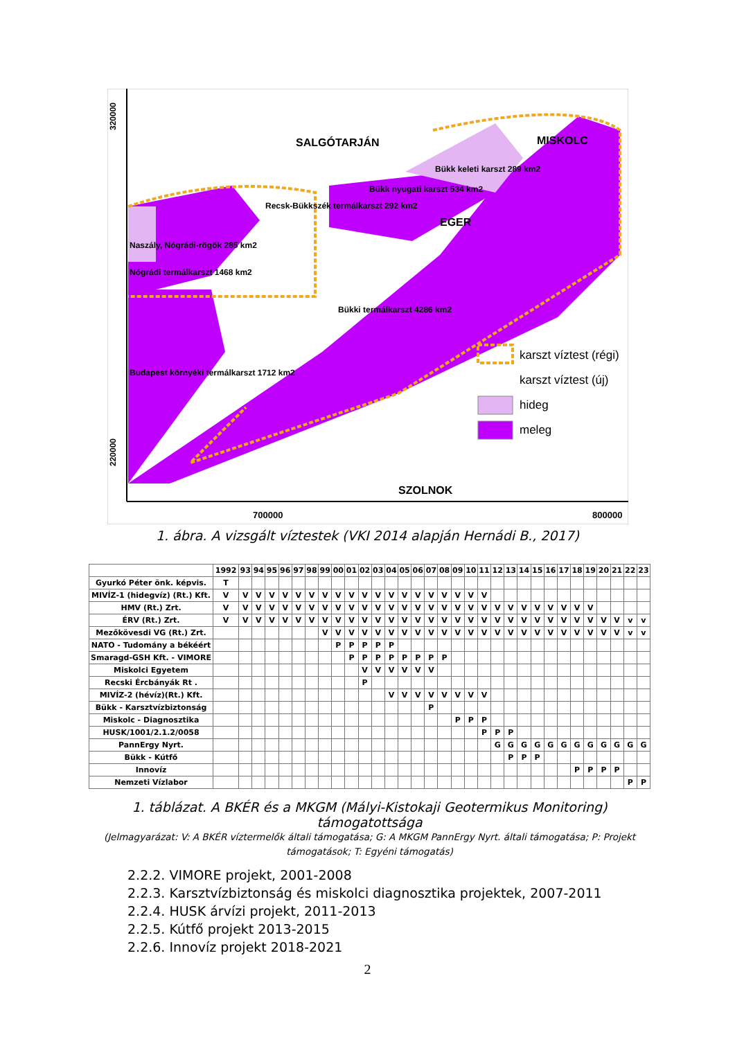320000
220000
700000
800000
SALGÓTARJÁN
MISKOLC
Bükk keleti karszt 289 km2
Bükk nyugati karszt 534 km2
Recsk-Bükkszék termálkarszt 292 km2
EGER
Naszály, Nógrádi-rögök 285 km2
Nógrádi termálkarszt 1468 km2
Bükki termálkarszt 4286 km2
Budapest környéki termálkarszt 1712 km2
SZOLNOK
karszt víztest (régi)
karszt víztest (új)
hideg
meleg
1. ábra. A vizsgált víztestek (VKI 2014 alapján Hernádi B., 2017)
| | 1992 | 93 | 94 | 95 | 96 | 97 | 98 | 99 | 00 | 01 | 02 | 03 | 04 | 05 | 06 | 07 | 08 | 09 | 10 | 11 | 12 | 13 | 14 | 15 | 16 | 17 | 18 | 19 | 20 | 21 | 22 | 23 |
| --- | --- | --- | --- | --- | --- | --- | --- | --- | --- | --- | --- | --- | --- | --- | --- | --- | --- | --- | --- | --- | --- | --- | --- | --- | --- | --- | --- | --- | --- | --- | --- | --- |
| Gyurkó Péter önk. képvis. | T | | | | | | | | | | | | | | | | | | | | | | | | | | | | | | | |
| MIVÍZ-1 (hidegvíz) (Rt.) Kft. | V | V | V | V | V | V | V | V | V | V | V | V | V | V | V | V | V | V | V | V | | | | | | | | | | | | |
| HMV (Rt.) Zrt. | V | V | V | V | V | V | V | V | V | V | V | V | V | V | V | V | V | V | V | V | V | V | V | V | V | V | V | V | | | | |
| ÉRV (Rt.) Zrt. | V | V | V | V | V | V | V | V | V | V | V | V | V | V | V | V | V | V | V | V | V | V | V | V | V | V | V | V | V | V | v | v |
| Mezőkövesdi VG (Rt.) Zrt. | | | | | | | | V | V | V | V | V | V | V | V | V | V | V | V | V | V | V | V | V | V | V | V | V | V | V | v | v |
| NATO - Tudomány a békéért | | | | | | | | | P | P | P | P | P | | | | | | | | | | | | | | | | | | | |
| Smaragd-GSH Kft. - VIMORE | | | | | | | | | | P | P | P | P | P | P | P | P | | | | | | | | | | | | | | | |
| Miskolci Egyetem | | | | | | | | | | | V | V | V | V | V | V | | | | | | | | | | | | | | | | |
| Recski Ércbányák Rt . | | | | | | | | | | | P | | | | | | | | | | | | | | | | | | | | | |
| MIVÍZ-2 (hévíz)(Rt.) Kft. | | | | | | | | | | | | | V | V | V | V | V | V | V | V | | | | | | | | | | | | |
| Bükk - Karsztvízbiztonság | | | | | | | | | | | | | | | | P | | | | | | | | | | | | | | | | |
| Miskolc - Diagnosztika | | | | | | | | | | | | | | | | | | P | P | P | | | | | | | | | | | | |
| HUSK/1001/2.1.2/0058 | | | | | | | | | | | | | | | | | | | | P | P | P | | | | | | | | | | |
| PannErgy Nyrt. | | | | | | | | | | | | | | | | | | | | | G | G | G | G | G | G | G | G | G | G | G | G |
| Bükk - Kútfő | | | | | | | | | | | | | | | | | | | | | | P | P | P | | | | | | | | |
| Innovíz | | | | | | | | | | | | | | | | | | | | | | | | | | | P | P | P | P | | |
| Nemzeti Vízlabor | | | | | | | | | | | | | | | | | | | | | | | | | | | | | | | P | P |
1. táblázat. A BKÉR és a MKGM (Mályi-Kistokaji Geotermikus Monitoring) támogatottsága
(Jelmagyarázat: V: A BKÉR víztermelők általi támogatása; G: A MKGM PannErgy Nyrt. általi támogatása; P: Projekt támogatások; T: Egyéni támogatás)
2.2.2. VIMORE projekt, 2001-2008
2.2.3. Karsztvízbiztonság és miskolci diagnosztika projektek, 2007-2011
2.2.4. HUSK árvízi projekt, 2011-2013
2.2.5. Kútfő projekt 2013-2015
2.2.6. Innovíz projekt 2018-2021
2